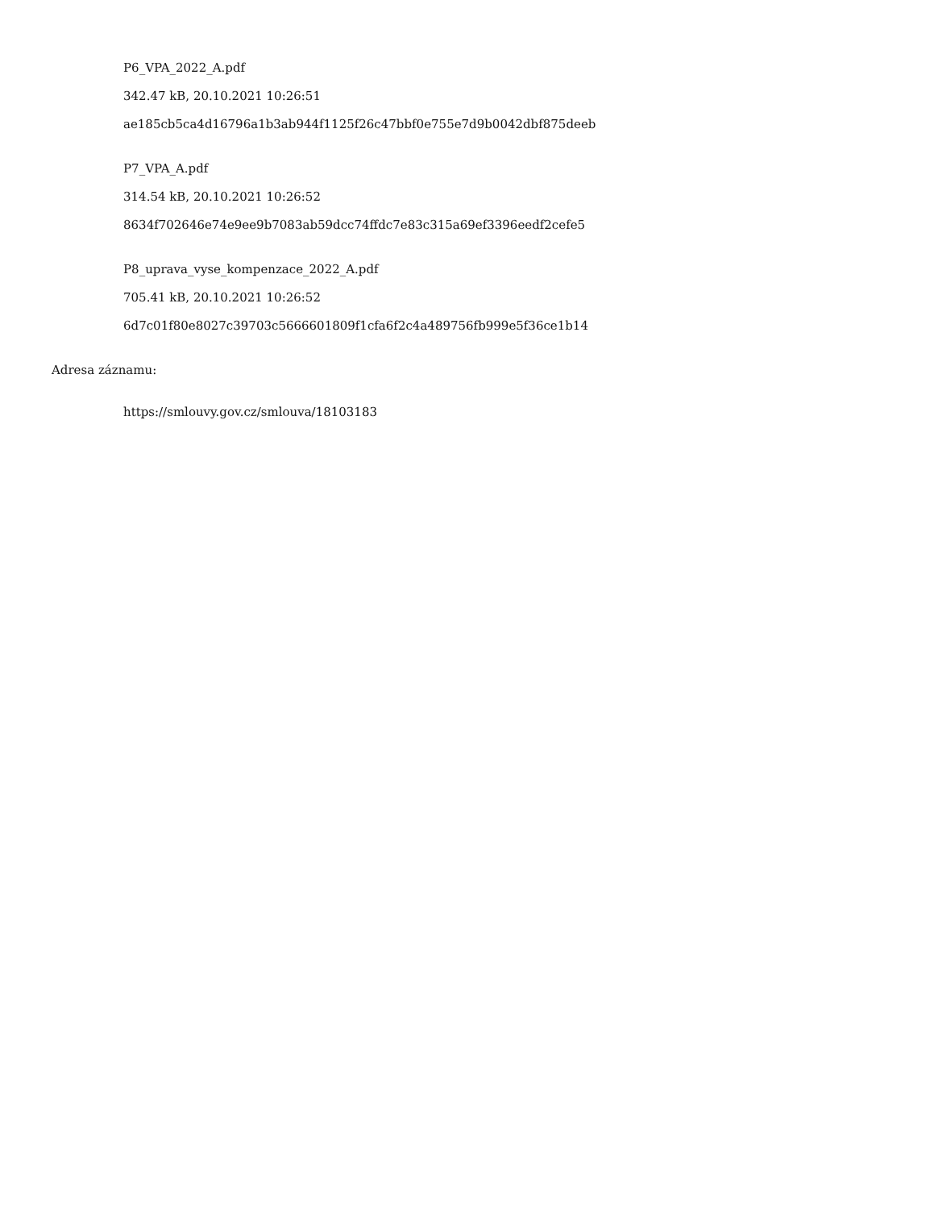P6_VPA_2022_A.pdf
342.47 kB, 20.10.2021 10:26:51
ae185cb5ca4d16796a1b3ab944f1125f26c47bbf0e755e7d9b0042dbf875deeb
P7_VPA_A.pdf
314.54 kB, 20.10.2021 10:26:52
8634f702646e74e9ee9b7083ab59dcc74ffdc7e83c315a69ef3396eedf2cefe5
P8_uprava_vyse_kompenzace_2022_A.pdf
705.41 kB, 20.10.2021 10:26:52
6d7c01f80e8027c39703c5666601809f1cfa6f2c4a489756fb999e5f36ce1b14
Adresa záznamu:
https://smlouvy.gov.cz/smlouva/18103183